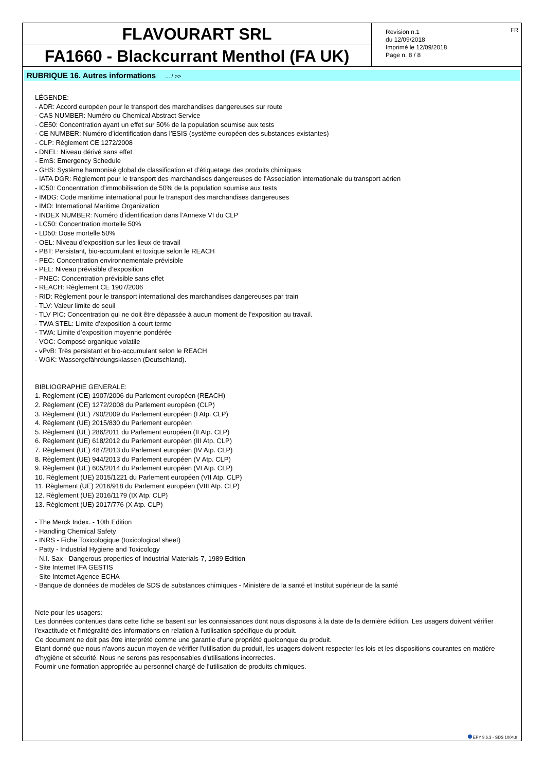FLAVOURART SRL
FA1660 - Blackcurrant Menthol (FA UK)
Revision n.1
du 12/09/2018
Imprimè le 12/09/2018
Page n. 8 / 8
FR
RUBRIQUE 16. Autres informations ... / >>
LÉGENDE:
- ADR: Accord européen pour le transport des marchandises dangereuses sur route
- CAS NUMBER: Numéro du Chemical Abstract Service
- CE50: Concentration ayant un effet sur 50% de la population soumise aux tests
- CE NUMBER: Numéro d’identification dans l’ESIS (système européen des substances existantes)
- CLP: Règlement CE 1272/2008
- DNEL: Niveau dérivé sans effet
- EmS: Emergency Schedule
- GHS: Système harmonisé global de classification et d’étiquetage des produits chimiques
- IATA DGR: Règlement pour le transport des marchandises dangereuses de l’Association internationale du transport aérien
- IC50: Concentration d’immobilisation de 50% de la population soumise aux tests
- IMDG: Code maritime international pour le transport des marchandises dangereuses
- IMO: International Maritime Organization
- INDEX NUMBER: Numéro d’identification dans l’Annexe VI du CLP
- LC50: Concentration mortelle 50%
- LD50: Dose mortelle 50%
- OEL: Niveau d’exposition sur les lieux de travail
- PBT: Persistant, bio-accumulant et toxique selon le REACH
- PEC: Concentration environnementale prévisible
- PEL: Niveau prévisible d’exposition
- PNEC: Concentration prévisible sans effet
- REACH: Règlement CE 1907/2006
- RID: Règlement pour le transport international des marchandises dangereuses par train
- TLV: Valeur limite de seuil
- TLV PIC: Concentration qui ne doit être dépassée à aucun moment de l'exposition au travail.
- TWA STEL: Limite d’exposition à court terme
- TWA: Limite d’exposition moyenne pondérée
- VOC: Composé organique volatile
- vPvB: Très persistant et bio-accumulant selon le REACH
- WGK: Wassergefährdungsklassen (Deutschland).
BIBLIOGRAPHIE GENERALE:
1. Règlement (CE) 1907/2006 du Parlement européen (REACH)
2. Règlement (CE) 1272/2008 du Parlement européen (CLP)
3. Règlement (UE) 790/2009 du Parlement européen (I Atp. CLP)
4. Règlement (UE) 2015/830 du Parlement européen
5. Règlement (UE) 286/2011 du Parlement européen (II Atp. CLP)
6. Règlement (UE) 618/2012 du Parlement européen (III Atp. CLP)
7. Règlement (UE) 487/2013 du Parlement européen (IV Atp. CLP)
8. Règlement (UE) 944/2013 du Parlement européen (V Atp. CLP)
9. Règlement (UE) 605/2014 du Parlement européen (VI Atp. CLP)
10. Règlement (UE) 2015/1221 du Parlement européen (VII Atp. CLP)
11. Règlement (UE) 2016/918 du Parlement européen (VIII Atp. CLP)
12. Règlement (UE) 2016/1179 (IX Atp. CLP)
13. Règlement (UE) 2017/776 (X Atp. CLP)
- The Merck Index. - 10th Edition
- Handling Chemical Safety
- INRS - Fiche Toxicologique (toxicological sheet)
- Patty - Industrial Hygiene and Toxicology
- N.I. Sax - Dangerous properties of Industrial Materials-7, 1989 Edition
- Site Internet IFA GESTIS
- Site Internet Agence ECHA
- Banque de données de modèles de SDS de substances chimiques - Ministère de la santé et Institut supérieur de la santé
Note pour les usagers:
Les données contenues dans cette fiche se basent sur les connaissances dont nous disposons à la date de la dernière édition. Les usagers doivent vérifier l'exactitude et l'intégralité des informations en relation à l'utilisation spécifique du produit.
Ce document ne doit pas être interprété comme une garantie d'une propriété quelconque du produit.
Etant donné que nous n'avons aucun moyen de vérifier l'utilisation du produit, les usagers doivent respecter les lois et les dispositions courantes en matière d'hygiène et sécurité. Nous ne serons pas responsables d'utilisations incorrectes.
Fournir une formation appropriée au personnel chargé de l’utilisation de produits chimiques.
EPY 9.6.3 - SDS 1004.9